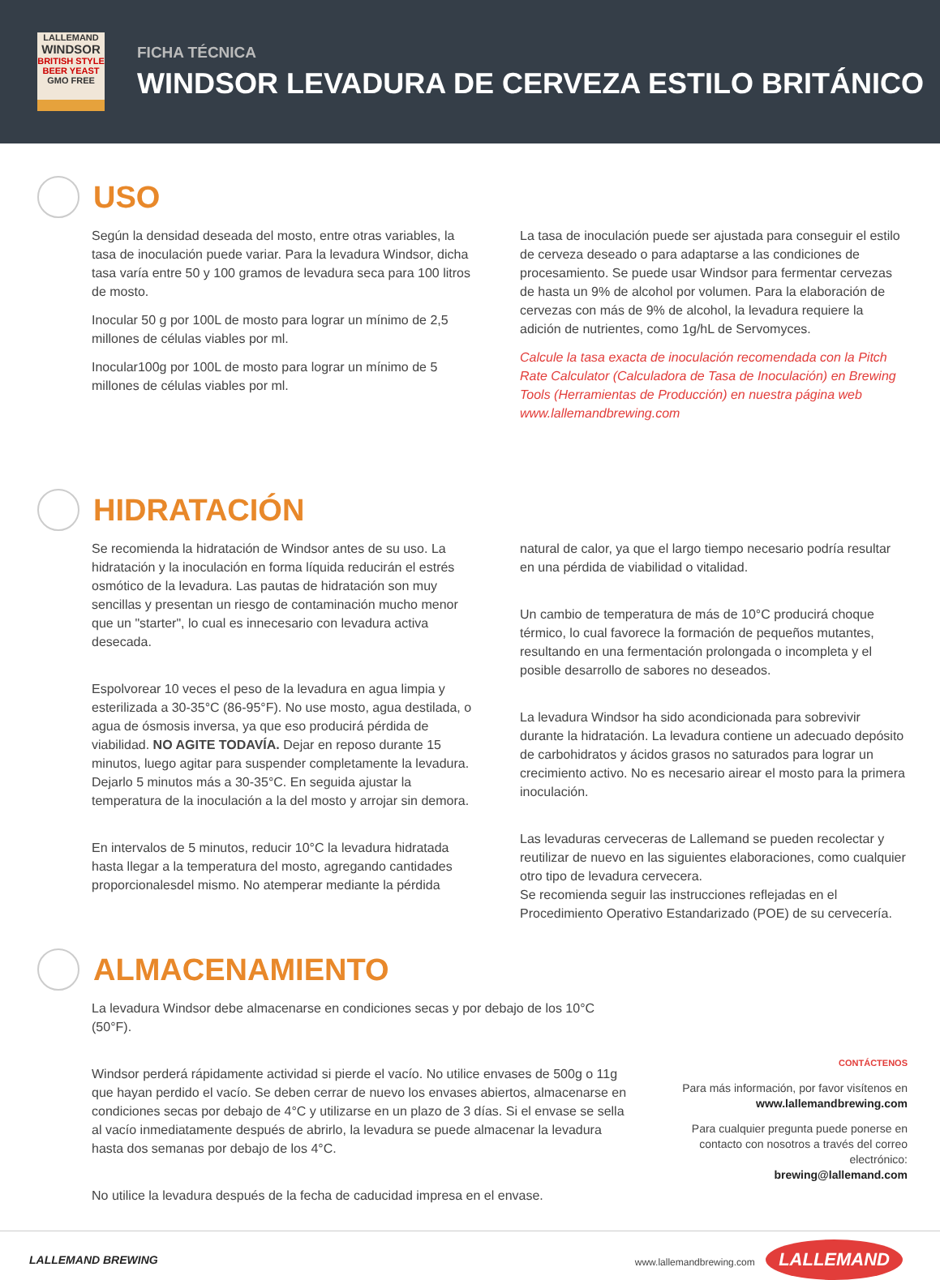LALLEMAND
WINDSOR
BRITISH STYLE BEER YEAST
GMO FREE
FICHA TÉCNICA
WINDSOR LEVADURA DE CERVEZA ESTILO BRITÁNICO
USO
Según la densidad deseada del mosto, entre otras variables, la tasa de inoculación puede variar. Para la levadura Windsor, dicha tasa varía entre 50 y 100 gramos de levadura seca para 100 litros de mosto.
Inocular 50 g por 100L de mosto para lograr un mínimo de 2,5 millones de células viables por ml.
Inocular100g por 100L de mosto para lograr un mínimo de 5 millones de células viables por ml.
La tasa de inoculación puede ser ajustada para conseguir el estilo de cerveza deseado o para adaptarse a las condiciones de procesamiento. Se puede usar Windsor para fermentar cervezas de hasta un 9% de alcohol por volumen. Para la elaboración de cervezas con más de 9% de alcohol, la levadura requiere la adición de nutrientes, como 1g/hL de Servomyces.
Calcule la tasa exacta de inoculación recomendada con la Pitch Rate Calculator (Calculadora de Tasa de Inoculación) en Brewing Tools (Herramientas de Producción) en nuestra página web www.lallemandbrewing.com
HIDRATACIÓN
Se recomienda la hidratación de Windsor antes de su uso. La hidratación y la inoculación en forma líquida reducirán el estrés osmótico de la levadura. Las pautas de hidratación son muy sencillas y presentan un riesgo de contaminación mucho menor que un "starter", lo cual es innecesario con levadura activa desecada.
Espolvorear 10 veces el peso de la levadura en agua limpia y esterilizada a 30-35°C (86-95°F). No use mosto, agua destilada, o agua de ósmosis inversa, ya que eso producirá pérdida de viabilidad. NO AGITE TODAVÍA. Dejar en reposo durante 15 minutos, luego agitar para suspender completamente la levadura. Dejarlo 5 minutos más a 30-35°C. En seguida ajustar la temperatura de la inoculación a la del mosto y arrojar sin demora.
En intervalos de 5 minutos, reducir 10°C la levadura hidratada hasta llegar a la temperatura del mosto, agregando cantidades proporcionalesdel mismo. No atemperar mediante la pérdida
natural de calor, ya que el largo tiempo necesario podría resultar en una pérdida de viabilidad o vitalidad.
Un cambio de temperatura de más de 10°C producirá choque térmico, lo cual favorece la formación de pequeños mutantes, resultando en una fermentación prolongada o incompleta y el posible desarrollo de sabores no deseados.
La levadura Windsor ha sido acondicionada para sobrevivir durante la hidratación. La levadura contiene un adecuado depósito de carbohidratos y ácidos grasos no saturados para lograr un crecimiento activo. No es necesario airear el mosto para la primera inoculación.
Las levaduras cerveceras de Lallemand se pueden recolectar y reutilizar de nuevo en las siguientes elaboraciones, como cualquier otro tipo de levadura cervecera.
Se recomienda seguir las instrucciones reflejadas en el Procedimiento Operativo Estandarizado (POE) de su cervecería.
ALMACENAMIENTO
La levadura Windsor debe almacenarse en condiciones secas y por debajo de los 10°C (50°F).
Windsor perderá rápidamente actividad si pierde el vacío. No utilice envases de 500g o 11g que hayan perdido el vacío. Se deben cerrar de nuevo los envases abiertos, almacenarse en condiciones secas por debajo de 4°C y utilizarse en un plazo de 3 días. Si el envase se sella al vacío inmediatamente después de abrirlo, la levadura se puede almacenar la levadura hasta dos semanas por debajo de los 4°C.
No utilice la levadura después de la fecha de caducidad impresa en el envase.
CONTÁCTENOS
Para más información, por favor visítenos en
www.lallemandbrewing.com
Para cualquier pregunta puede ponerse en contacto con nosotros a través del correo electrónico:
brewing@lallemand.com
LALLEMAND BREWING www.lallemandbrewing.com LALLEMAND